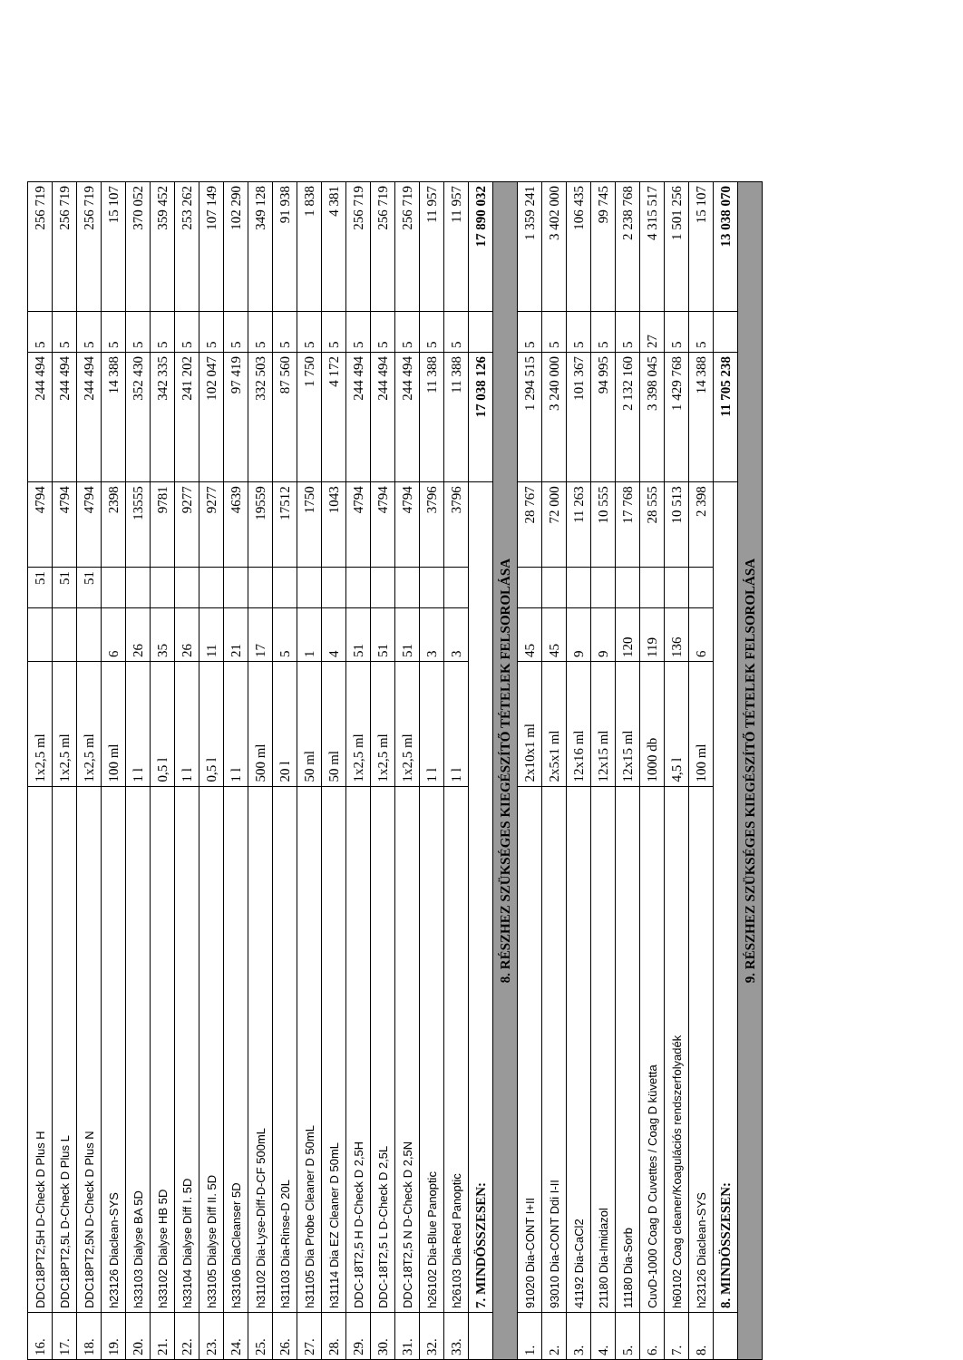| 16. | DDC18PT2,5H D-Check D Plus H | 1x2,5 ml | | 51 | 4794 | 244 494 | 5 | 256 719 |
| 17. | DDC18PT2,5L D-Check D Plus L | 1x2,5 ml | | 51 | 4794 | 244 494 | 5 | 256 719 |
| 18. | DDC18PT2,5N D-Check D Plus N | 1x2,5 ml | | 51 | 4794 | 244 494 | 5 | 256 719 |
| 19. | h23126 Diaclean-SYS | 100 ml | 6 | | 2398 | 14 388 | 5 | 15 107 |
| 20. | h33103 Dialyse BA 5D | 1 l | 26 | | 13555 | 352 430 | 5 | 370 052 |
| 21. | h33102 Dialyse HB 5D | 0,5 l | 35 | | 9781 | 342 335 | 5 | 359 452 |
| 22. | h33104 Dialyse Diff I. 5D | 1 l | 26 | | 9277 | 241 202 | 5 | 253 262 |
| 23. | h33105 Dialyse Diff II. 5D | 0,5 l | 11 | | 9277 | 102 047 | 5 | 107 149 |
| 24. | h33106 DiaCleanser 5D | 1 l | 21 | | 4639 | 97 419 | 5 | 102 290 |
| 25. | h31102 Dia-Lyse-Diff-D-CF 500mL | 500 ml | 17 | | 19559 | 332 503 | 5 | 349 128 |
| 26. | h31103 Dia-Rinse-D 20L | 20 l | 5 | | 17512 | 87 560 | 5 | 91 938 |
| 27. | h31105 Dia Probe Cleaner D 50mL | 50 ml | 1 | | 1750 | 1 750 | 5 | 1 838 |
| 28. | h31114 Dia EZ Cleaner D 50mL | 50 ml | 4 | | 1043 | 4 172 | 5 | 4 381 |
| 29. | DDC-18T2,5 H D-Check D 2,5H | 1x2,5 ml | 51 | | 4794 | 244 494 | 5 | 256 719 |
| 30. | DDC-18T2,5 L D-Check D 2,5L | 1x2,5 ml | 51 | | 4794 | 244 494 | 5 | 256 719 |
| 31. | DDC-18T2,5 N D-Check D 2,5N | 1x2,5 ml | 51 | | 4794 | 244 494 | 5 | 256 719 |
| 32. | h26102 Dia-Blue Panoptic | 1 l | 3 | | 3796 | 11 388 | 5 | 11 957 |
| 33. | h26103 Dia-Red Panoptic | 1 l | 3 | | 3796 | 11 388 | 5 | 11 957 |
| | 7. MINDÖSSZESEN: | | | | | 17 038 126 | | 17 890 032 |
| 8. RÉSZHEZ SZÜKSÉGES KIEGÉSZÍTŐ TÉTELEK FELSOROLÁSA | | | | | | | | |
| 1. | 91020 Dia-CONT I+II | 2x10x1 ml | 45 | | 28 767 | 1 294 515 | 5 | 1 359 241 |
| 2. | 93010 Dia-CONT Ddi I-II | 2x5x1 ml | 45 | | 72 000 | 3 240 000 | 5 | 3 402 000 |
| 3. | 41192 Dia-CaCl2 | 12x16 ml | 9 | | 11 263 | 101 367 | 5 | 106 435 |
| 4. | 21180 Dia-Imidazol | 12x15 ml | 9 | | 10 555 | 94 995 | 5 | 99 745 |
| 5. | 11180 Dia-Sorb | 12x15 ml | 120 | | 17 768 | 2 132 160 | 5 | 2 238 768 |
| 6. | CuvD-1000 Coag D Cuvettes / Coag D küvetta | 1000 db | 119 | | 28 555 | 3 398 045 | 27 | 4 315 517 |
| 7. | h60102 Coag cleaner/Koagulációs rendszerfolyadék | 4,5 l | 136 | | 10 513 | 1 429 768 | 5 | 1 501 256 |
| 8. | h23126 Diaclean-SYS | 100 ml | 6 | | 2 398 | 14 388 | 5 | 15 107 |
| | 8. MINDÖSSZESEN: | | | | | 11 705 238 | | 13 038 070 |
| 9. RÉSZHEZ SZÜKSÉGES KIEGÉSZÍTŐ TÉTELEK FELSOROLÁSA | | | | | | | | |